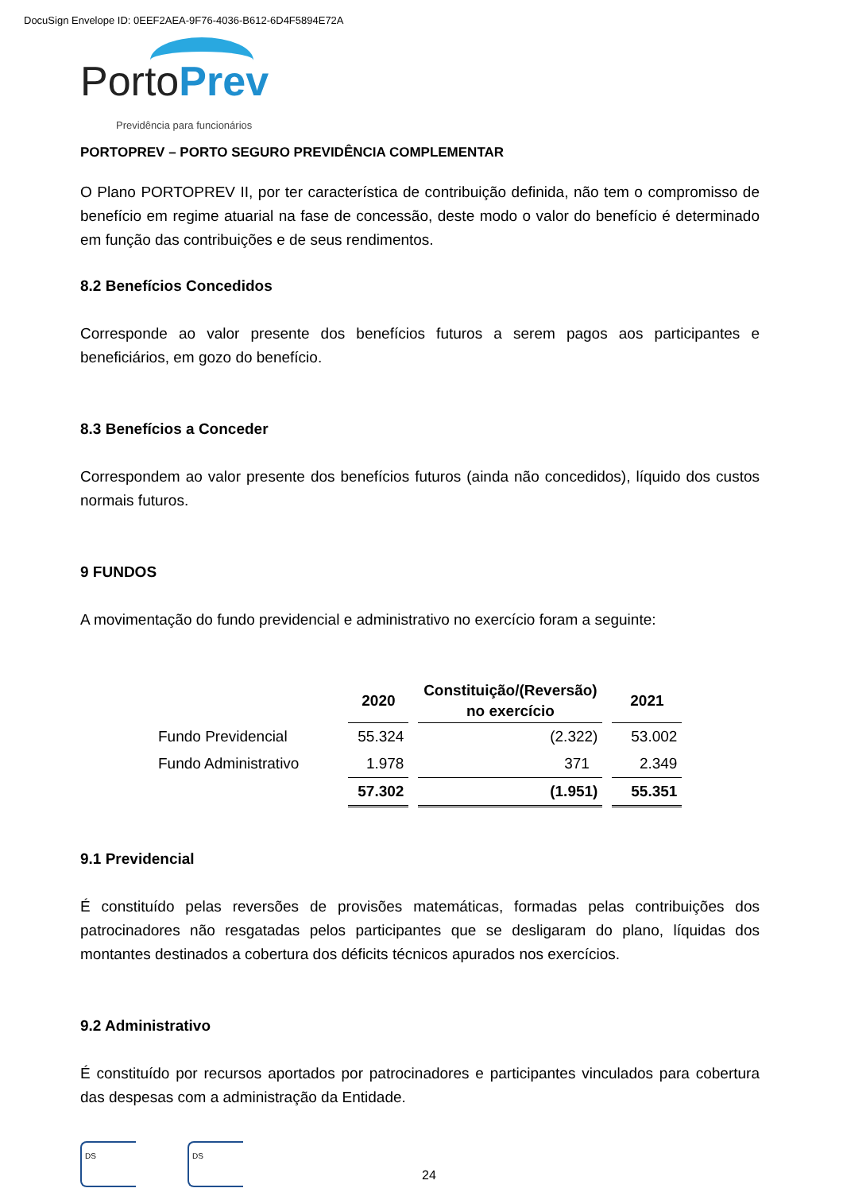DocuSign Envelope ID: 0EEF2AEA-9F76-4036-B612-6D4F5894E72A
PortoPrev
Previdência para funcionários
PORTOPREV – PORTO SEGURO PREVIDÊNCIA COMPLEMENTAR
O Plano PORTOPREV II, por ter característica de contribuição definida, não tem o compromisso de benefício em regime atuarial na fase de concessão, deste modo o valor do benefício é determinado em função das contribuições e de seus rendimentos.
8.2 Benefícios Concedidos
Corresponde ao valor presente dos benefícios futuros a serem pagos aos participantes e beneficiários, em gozo do benefício.
8.3 Benefícios a Conceder
Correspondem ao valor presente dos benefícios futuros (ainda não concedidos), líquido dos custos normais futuros.
9 FUNDOS
A movimentação do fundo previdencial e administrativo no exercício foram a seguinte:
| | 2020 | Constituição/(Reversão) no exercício | 2021 |
| --- | --- | --- | --- |
| Fundo Previdencial | 55.324 | (2.322) | 53.002 |
| Fundo Administrativo | 1.978 | 371 | 2.349 |
| | 57.302 | (1.951) | 55.351 |
9.1 Previdencial
É constituído pelas reversões de provisões matemáticas, formadas pelas contribuições dos patrocinadores não resgatadas pelos participantes que se desligaram do plano, líquidas dos montantes destinados a cobertura dos déficits técnicos apurados nos exercícios.
9.2 Administrativo
É constituído por recursos aportados por patrocinadores e participantes vinculados para cobertura das despesas com a administração da Entidade.
DS
DS
24